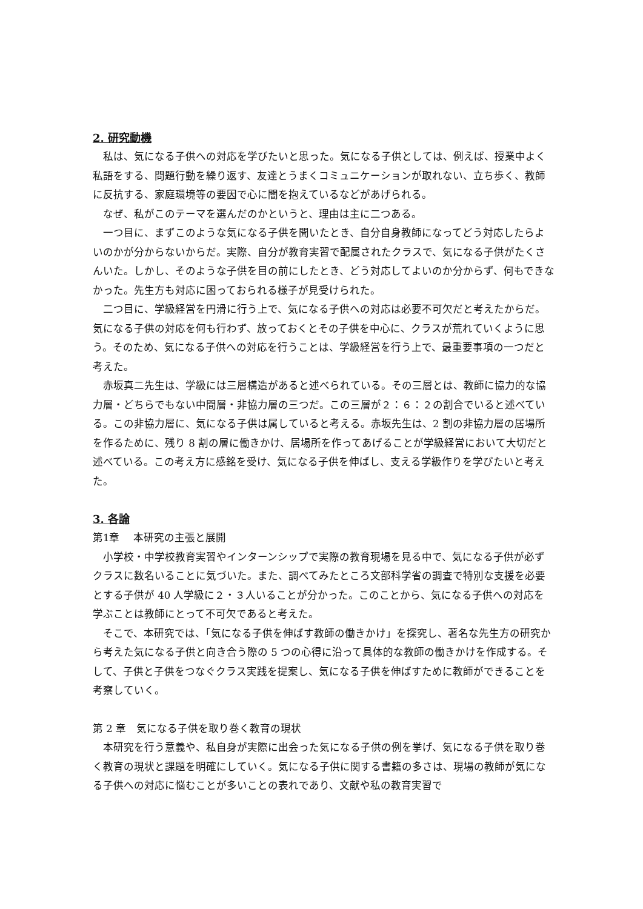2. 研究動機
私は、気になる子供への対応を学びたいと思った。気になる子供としては、例えば、授業中よく私語をする、問題行動を繰り返す、友達とうまくコミュニケーションが取れない、立ち歩く、教師に反抗する、家庭環境等の要因で心に闇を抱えているなどがあげられる。
なぜ、私がこのテーマを選んだのかというと、理由は主に二つある。
一つ目に、まずこのような気になる子供を聞いたとき、自分自身教師になってどう対応したらよいのかが分からないからだ。実際、自分が教育実習で配属されたクラスで、気になる子供がたくさんいた。しかし、そのような子供を目の前にしたとき、どう対応してよいのか分からず、何もできなかった。先生方も対応に困っておられる様子が見受けられた。
二つ目に、学級経営を円滑に行う上で、気になる子供への対応は必要不可欠だと考えたからだ。気になる子供の対応を何も行わず、放っておくとその子供を中心に、クラスが荒れていくように思う。そのため、気になる子供への対応を行うことは、学級経営を行う上で、最重要事項の一つだと考えた。
赤坂真二先生は、学級には三層構造があると述べられている。その三層とは、教師に協力的な協力層・どちらでもない中間層・非協力層の三つだ。この三層が２：６：２の割合でいると述べている。この非協力層に、気になる子供は属していると考える。赤坂先生は、2 割の非協力層の居場所を作るために、残り 8 割の層に働きかけ、居場所を作ってあげることが学級経営において大切だと述べている。この考え方に感銘を受け、気になる子供を伸ばし、支える学級作りを学びたいと考えた。
3. 各論
第1章　 本研究の主張と展開
小学校・中学校教育実習やインターンシップで実際の教育現場を見る中で、気になる子供が必ずクラスに数名いることに気づいた。また、調べてみたところ文部科学省の調査で特別な支援を必要とする子供が 40 人学級に２・３人いることが分かった。このことから、気になる子供への対応を学ぶことは教師にとって不可欠であると考えた。
そこで、本研究では、「気になる子供を伸ばす教師の働きかけ」を探究し、著名な先生方の研究から考えた気になる子供と向き合う際の 5 つの心得に沿って具体的な教師の働きかけを作成する。そして、子供と子供をつなぐクラス実践を提案し、気になる子供を伸ばすために教師ができることを考察していく。
第 2 章　気になる子供を取り巻く教育の現状
本研究を行う意義や、私自身が実際に出会った気になる子供の例を挙げ、気になる子供を取り巻く教育の現状と課題を明確にしていく。気になる子供に関する書籍の多さは、現場の教師が気になる子供への対応に悩むことが多いことの表れであり、文献や私の教育実習で